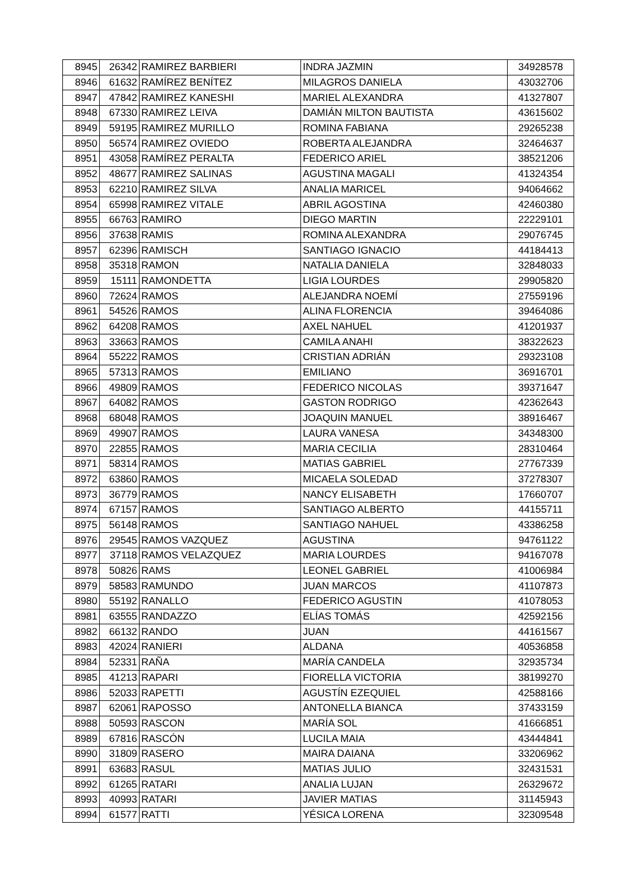| 8945 | 26342 | RAMIREZ BARBIERI | INDRA JAZMIN | 34928578 |
| 8946 | 61632 | RAMÍREZ BENÍTEZ | MILAGROS DANIELA | 43032706 |
| 8947 | 47842 | RAMIREZ KANESHI | MARIEL ALEXANDRA | 41327807 |
| 8948 | 67330 | RAMIREZ LEIVA | DAMIÁN MILTON BAUTISTA | 43615602 |
| 8949 | 59195 | RAMIREZ MURILLO | ROMINA FABIANA | 29265238 |
| 8950 | 56574 | RAMIREZ OVIEDO | ROBERTA ALEJANDRA | 32464637 |
| 8951 | 43058 | RAMÍREZ PERALTA | FEDERICO ARIEL | 38521206 |
| 8952 | 48677 | RAMIREZ SALINAS | AGUSTINA MAGALI | 41324354 |
| 8953 | 62210 | RAMIREZ SILVA | ANALIA MARICEL | 94064662 |
| 8954 | 65998 | RAMIREZ VITALE | ABRIL AGOSTINA | 42460380 |
| 8955 | 66763 | RAMIRO | DIEGO MARTIN | 22229101 |
| 8956 | 37638 | RAMIS | ROMINA ALEXANDRA | 29076745 |
| 8957 | 62396 | RAMISCH | SANTIAGO IGNACIO | 44184413 |
| 8958 | 35318 | RAMON | NATALIA DANIELA | 32848033 |
| 8959 | 15111 | RAMONDETTA | LIGIA LOURDES | 29905820 |
| 8960 | 72624 | RAMOS | ALEJANDRA NOEMÍ | 27559196 |
| 8961 | 54526 | RAMOS | ALINA FLORENCIA | 39464086 |
| 8962 | 64208 | RAMOS | AXEL NAHUEL | 41201937 |
| 8963 | 33663 | RAMOS | CAMILA ANAHI | 38322623 |
| 8964 | 55222 | RAMOS | CRISTIAN ADRIÁN | 29323108 |
| 8965 | 57313 | RAMOS | EMILIANO | 36916701 |
| 8966 | 49809 | RAMOS | FEDERICO NICOLAS | 39371647 |
| 8967 | 64082 | RAMOS | GASTON RODRIGO | 42362643 |
| 8968 | 68048 | RAMOS | JOAQUIN MANUEL | 38916467 |
| 8969 | 49907 | RAMOS | LAURA VANESA | 34348300 |
| 8970 | 22855 | RAMOS | MARIA CECILIA | 28310464 |
| 8971 | 58314 | RAMOS | MATIAS GABRIEL | 27767339 |
| 8972 | 63860 | RAMOS | MICAELA SOLEDAD | 37278307 |
| 8973 | 36779 | RAMOS | NANCY ELISABETH | 17660707 |
| 8974 | 67157 | RAMOS | SANTIAGO ALBERTO | 44155711 |
| 8975 | 56148 | RAMOS | SANTIAGO NAHUEL | 43386258 |
| 8976 | 29545 | RAMOS VAZQUEZ | AGUSTINA | 94761122 |
| 8977 | 37118 | RAMOS VELAZQUEZ | MARIA LOURDES | 94167078 |
| 8978 | 50826 | RAMS | LEONEL GABRIEL | 41006984 |
| 8979 | 58583 | RAMUNDO | JUAN MARCOS | 41107873 |
| 8980 | 55192 | RANALLO | FEDERICO AGUSTIN | 41078053 |
| 8981 | 63555 | RANDAZZO | ELÍAS TOMÁS | 42592156 |
| 8982 | 66132 | RANDO | JUAN | 44161567 |
| 8983 | 42024 | RANIERI | ALDANA | 40536858 |
| 8984 | 52331 | RAÑA | MARÍA CANDELA | 32935734 |
| 8985 | 41213 | RAPARI | FIORELLA VICTORIA | 38199270 |
| 8986 | 52033 | RAPETTI | AGUSTÍN EZEQUIEL | 42588166 |
| 8987 | 62061 | RAPOSSO | ANTONELLA BIANCA | 37433159 |
| 8988 | 50593 | RASCON | MARÍA SOL | 41666851 |
| 8989 | 67816 | RASCÓN | LUCILA MAIA | 43444841 |
| 8990 | 31809 | RASERO | MAIRA DAIANA | 33206962 |
| 8991 | 63683 | RASUL | MATIAS JULIO | 32431531 |
| 8992 | 61265 | RATARI | ANALIA LUJAN | 26329672 |
| 8993 | 40993 | RATARI | JAVIER MATIAS | 31145943 |
| 8994 | 61577 | RATTI | YÉSICA LORENA | 32309548 |